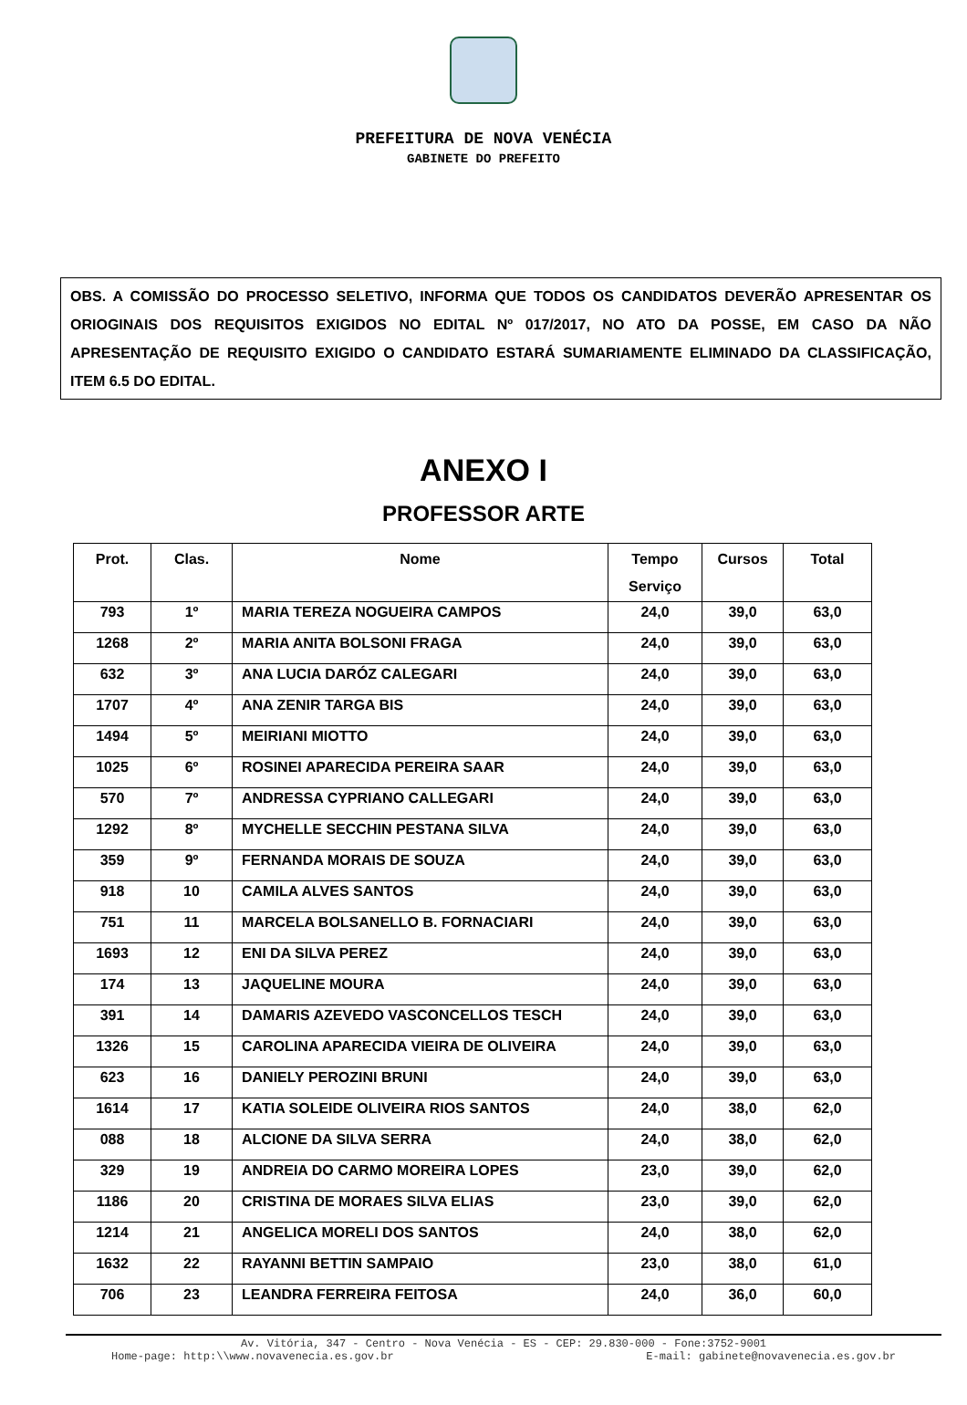PREFEITURA DE NOVA VENÉCIA
GABINETE DO PREFEITO
OBS. A COMISSÃO DO PROCESSO SELETIVO, INFORMA QUE TODOS OS CANDIDATOS DEVERÃO APRESENTAR OS ORIOGINAIS DOS REQUISITOS EXIGIDOS NO EDITAL Nº 017/2017, NO ATO DA POSSE, EM CASO DA NÃO APRESENTAÇÃO DE REQUISITO EXIGIDO O CANDIDATO ESTARÁ SUMARIAMENTE ELIMINADO DA CLASSIFICAÇÃO, ITEM 6.5 DO EDITAL.
ANEXO I
PROFESSOR ARTE
| Prot. | Clas. | Nome | Tempo Serviço | Cursos | Total |
| --- | --- | --- | --- | --- | --- |
| 793 | 1º | MARIA TEREZA NOGUEIRA CAMPOS | 24,0 | 39,0 | 63,0 |
| 1268 | 2º | MARIA ANITA BOLSONI FRAGA | 24,0 | 39,0 | 63,0 |
| 632 | 3º | ANA LUCIA DARÓZ CALEGARI | 24,0 | 39,0 | 63,0 |
| 1707 | 4º | ANA ZENIR TARGA BIS | 24,0 | 39,0 | 63,0 |
| 1494 | 5º | MEIRIANI MIOTTO | 24,0 | 39,0 | 63,0 |
| 1025 | 6º | ROSINEI APARECIDA PEREIRA SAAR | 24,0 | 39,0 | 63,0 |
| 570 | 7º | ANDRESSA CYPRIANO CALLEGARI | 24,0 | 39,0 | 63,0 |
| 1292 | 8º | MYCHELLE SECCHIN PESTANA SILVA | 24,0 | 39,0 | 63,0 |
| 359 | 9º | FERNANDA MORAIS DE SOUZA | 24,0 | 39,0 | 63,0 |
| 918 | 10 | CAMILA ALVES SANTOS | 24,0 | 39,0 | 63,0 |
| 751 | 11 | MARCELA BOLSANELLO B. FORNACIARI | 24,0 | 39,0 | 63,0 |
| 1693 | 12 | ENI DA SILVA PEREZ | 24,0 | 39,0 | 63,0 |
| 174 | 13 | JAQUELINE MOURA | 24,0 | 39,0 | 63,0 |
| 391 | 14 | DAMARIS AZEVEDO VASCONCELLOS TESCH | 24,0 | 39,0 | 63,0 |
| 1326 | 15 | CAROLINA APARECIDA VIEIRA DE OLIVEIRA | 24,0 | 39,0 | 63,0 |
| 623 | 16 | DANIELY PEROZINI BRUNI | 24,0 | 39,0 | 63,0 |
| 1614 | 17 | KATIA SOLEIDE OLIVEIRA RIOS SANTOS | 24,0 | 38,0 | 62,0 |
| 088 | 18 | ALCIONE DA SILVA SERRA | 24,0 | 38,0 | 62,0 |
| 329 | 19 | ANDREIA DO CARMO MOREIRA LOPES | 23,0 | 39,0 | 62,0 |
| 1186 | 20 | CRISTINA DE MORAES SILVA ELIAS | 23,0 | 39,0 | 62,0 |
| 1214 | 21 | ANGELICA MORELI DOS SANTOS | 24,0 | 38,0 | 62,0 |
| 1632 | 22 | RAYANNI BETTIN SAMPAIO | 23,0 | 38,0 | 61,0 |
| 706 | 23 | LEANDRA FERREIRA FEITOSA | 24,0 | 36,0 | 60,0 |
Av. Vitória, 347 - Centro - Nova Venécia - ES - CEP: 29.830-000 - Fone:3752-9001
Home-page: http:\\www.novavenecia.es.gov.br E-mail: gabinete@novavenecia.es.gov.br